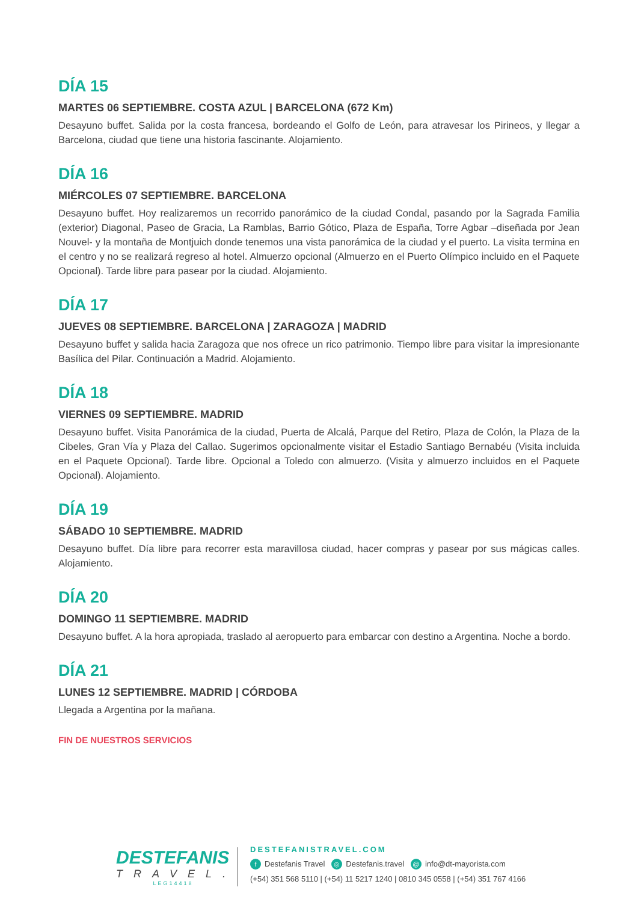DÍA 15
MARTES 06 SEPTIEMBRE. COSTA AZUL | BARCELONA (672 Km)
Desayuno buffet. Salida por la costa francesa, bordeando el Golfo de León, para atravesar los Pirineos, y llegar a Barcelona, ciudad que tiene una historia fascinante. Alojamiento.
DÍA 16
MIÉRCOLES 07 SEPTIEMBRE. BARCELONA
Desayuno buffet. Hoy realizaremos un recorrido panorámico de la ciudad Condal, pasando por la Sagrada Familia (exterior) Diagonal, Paseo de Gracia, La Ramblas, Barrio Gótico, Plaza de España, Torre Agbar –diseñada por Jean Nouvel- y la montaña de Montjuich donde tenemos una vista panorámica de la ciudad y el puerto. La visita termina en el centro y no se realizará regreso al hotel. Almuerzo opcional (Almuerzo en el Puerto Olímpico incluido en el Paquete Opcional). Tarde libre para pasear por la ciudad. Alojamiento.
DÍA 17
JUEVES 08 SEPTIEMBRE. BARCELONA | ZARAGOZA | MADRID
Desayuno buffet y salida hacia Zaragoza que nos ofrece un rico patrimonio. Tiempo libre para visitar la impresionante Basílica del Pilar. Continuación a Madrid. Alojamiento.
DÍA 18
VIERNES 09 SEPTIEMBRE. MADRID
Desayuno buffet. Visita Panorámica de la ciudad, Puerta de Alcalá, Parque del Retiro, Plaza de Colón, la Plaza de la Cibeles, Gran Vía y Plaza del Callao. Sugerimos opcionalmente visitar el Estadio Santiago Bernabéu (Visita incluida en el Paquete Opcional). Tarde libre. Opcional a Toledo con almuerzo. (Visita y almuerzo incluidos en el Paquete Opcional). Alojamiento.
DÍA 19
SÁBADO 10 SEPTIEMBRE. MADRID
Desayuno buffet. Día libre para recorrer esta maravillosa ciudad, hacer compras y pasear por sus mágicas calles. Alojamiento.
DÍA 20
DOMINGO 11 SEPTIEMBRE. MADRID
Desayuno buffet. A la hora apropiada, traslado al aeropuerto para embarcar con destino a Argentina. Noche a bordo.
DÍA 21
LUNES 12 SEPTIEMBRE. MADRID | CÓRDOBA
Llegada a Argentina por la mañana.
FIN DE NUESTROS SERVICIOS
DESTEFANIS
TRAVEL.
LEG14418
DESTEFANISTRAVEL.COM
f Destefanis Travel ◎ Destefanis.travel @ info@dt-mayorista.com
(+54) 351 568 5110 | (+54) 11 5217 1240 | 0810 345 0558 | (+54) 351 767 4166